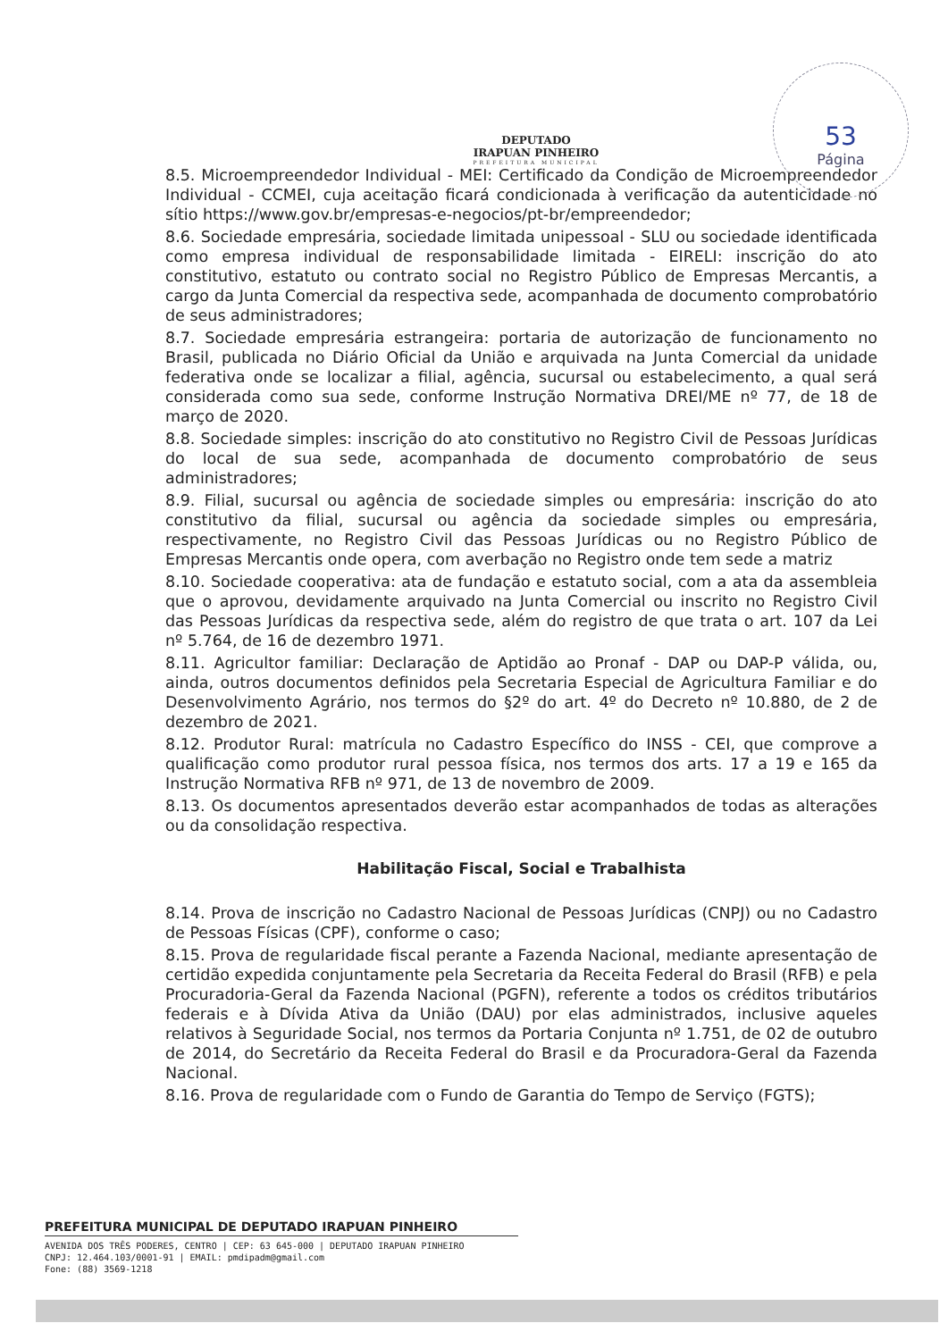DEPUTADO
IRAPUAN PINHEIRO
PREFEITURA MUNICIPAL
53
Página
8.5. Microempreendedor Individual - MEI: Certificado da Condição de Microempreendedor Individual - CCMEI, cuja aceitação ficará condicionada à verificação da autenticidade no sítio https://www.gov.br/empresas-e-negocios/pt-br/empreendedor;
8.6. Sociedade empresária, sociedade limitada unipessoal - SLU ou sociedade identificada como empresa individual de responsabilidade limitada - EIRELI: inscrição do ato constitutivo, estatuto ou contrato social no Registro Público de Empresas Mercantis, a cargo da Junta Comercial da respectiva sede, acompanhada de documento comprobatório de seus administradores;
8.7. Sociedade empresária estrangeira: portaria de autorização de funcionamento no Brasil, publicada no Diário Oficial da União e arquivada na Junta Comercial da unidade federativa onde se localizar a filial, agência, sucursal ou estabelecimento, a qual será considerada como sua sede, conforme Instrução Normativa DREI/ME nº 77, de 18 de março de 2020.
8.8. Sociedade simples: inscrição do ato constitutivo no Registro Civil de Pessoas Jurídicas do local de sua sede, acompanhada de documento comprobatório de seus administradores;
8.9. Filial, sucursal ou agência de sociedade simples ou empresária: inscrição do ato constitutivo da filial, sucursal ou agência da sociedade simples ou empresária, respectivamente, no Registro Civil das Pessoas Jurídicas ou no Registro Público de Empresas Mercantis onde opera, com averbação no Registro onde tem sede a matriz
8.10. Sociedade cooperativa: ata de fundação e estatuto social, com a ata da assembleia que o aprovou, devidamente arquivado na Junta Comercial ou inscrito no Registro Civil das Pessoas Jurídicas da respectiva sede, além do registro de que trata o art. 107 da Lei nº 5.764, de 16 de dezembro 1971.
8.11. Agricultor familiar: Declaração de Aptidão ao Pronaf - DAP ou DAP-P válida, ou, ainda, outros documentos definidos pela Secretaria Especial de Agricultura Familiar e do Desenvolvimento Agrário, nos termos do §2º do art. 4º do Decreto nº 10.880, de 2 de dezembro de 2021.
8.12. Produtor Rural: matrícula no Cadastro Específico do INSS - CEI, que comprove a qualificação como produtor rural pessoa física, nos termos dos arts. 17 a 19 e 165 da Instrução Normativa RFB nº 971, de 13 de novembro de 2009.
8.13. Os documentos apresentados deverão estar acompanhados de todas as alterações ou da consolidação respectiva.
Habilitação Fiscal, Social e Trabalhista
8.14. Prova de inscrição no Cadastro Nacional de Pessoas Jurídicas (CNPJ) ou no Cadastro de Pessoas Físicas (CPF), conforme o caso;
8.15. Prova de regularidade fiscal perante a Fazenda Nacional, mediante apresentação de certidão expedida conjuntamente pela Secretaria da Receita Federal do Brasil (RFB) e pela Procuradoria-Geral da Fazenda Nacional (PGFN), referente a todos os créditos tributários federais e à Dívida Ativa da União (DAU) por elas administrados, inclusive aqueles relativos à Seguridade Social, nos termos da Portaria Conjunta nº 1.751, de 02 de outubro de 2014, do Secretário da Receita Federal do Brasil e da Procuradora-Geral da Fazenda Nacional.
8.16. Prova de regularidade com o Fundo de Garantia do Tempo de Serviço (FGTS);
PREFEITURA MUNICIPAL DE DEPUTADO IRAPUAN PINHEIRO
AVENIDA DOS TRÊS PODERES, CENTRO | CEP: 63 645-000 | DEPUTADO IRAPUAN PINHEIRO
CNPJ: 12.464.103/0001-91 | EMAIL: pmdipadm@gmail.com
Fone: (88) 3569-1218